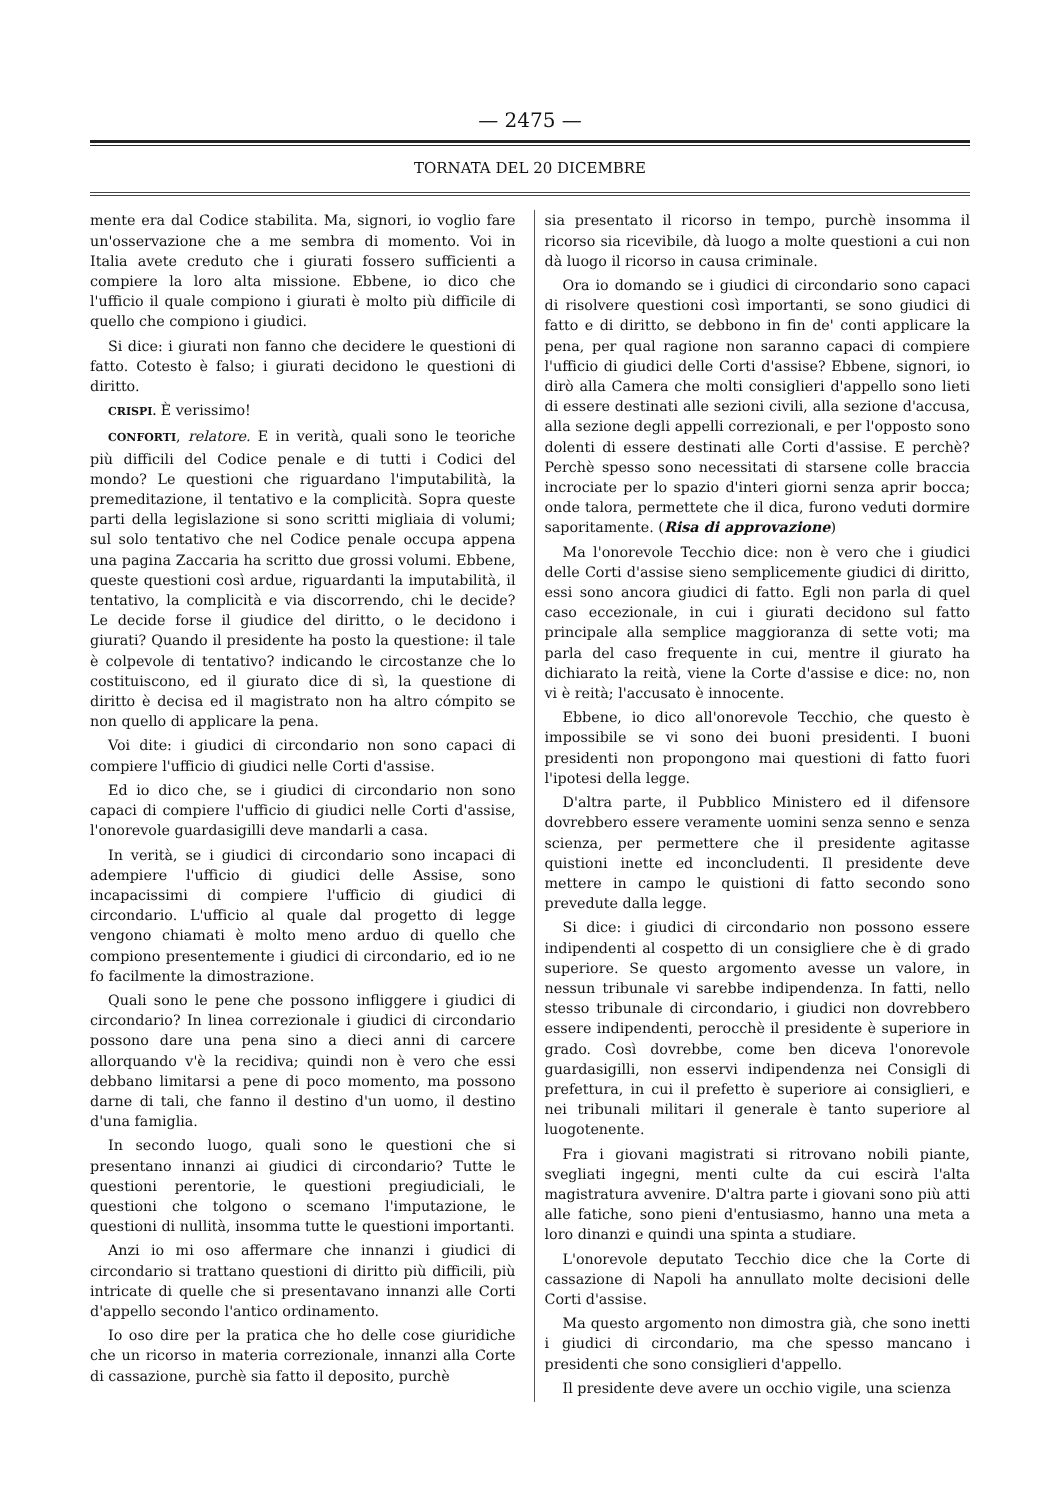— 2475 —
TORNATA DEL 20 DICEMBRE
mente era dal Codice stabilita. Ma, signori, io voglio fare un'osservazione che a me sembra di momento. Voi in Italia avete creduto che i giurati fossero sufficienti a compiere la loro alta missione. Ebbene, io dico che l'ufficio il quale compiono i giurati è molto più difficile di quello che compiono i giudici.
Si dice: i giurati non fanno che decidere le questioni di fatto. Cotesto è falso; i giurati decidono le questioni di diritto.
CRISPI. È verissimo!
CONFORTI, relatore. E in verità, quali sono le teoriche più difficili del Codice penale e di tutti i Codici del mondo? Le questioni che riguardano l'imputabilità, la premeditazione, il tentativo e la complicità. Sopra queste parti della legislazione si sono scritti migliaia di volumi; sul solo tentativo che nel Codice penale occupa appena una pagina Zaccaria ha scritto due grossi volumi. Ebbene, queste questioni così ardue, riguardanti la imputabilità, il tentativo, la complicità e via discorrendo, chi le decide? Le decide forse il giudice del diritto, o le decidono i giurati? Quando il presidente ha posto la questione: il tale è colpevole di tentativo? indicando le circostanze che lo costituiscono, ed il giurato dice di sì, la questione di diritto è decisa ed il magistrato non ha altro cómpito se non quello di applicare la pena.
Voi dite: i giudici di circondario non sono capaci di compiere l'ufficio di giudici nelle Corti d'assise.
Ed io dico che, se i giudici di circondario non sono capaci di compiere l'ufficio di giudici nelle Corti d'assise, l'onorevole guardasigilli deve mandarli a casa.
In verità, se i giudici di circondario sono incapaci di adempiere l'ufficio di giudici delle Assise, sono incapacissimi di compiere l'ufficio di giudici di circondario. L'ufficio al quale dal progetto di legge vengono chiamati è molto meno arduo di quello che compiono presentemente i giudici di circondario, ed io ne fo facilmente la dimostrazione.
Quali sono le pene che possono infliggere i giudici di circondario? In linea correzionale i giudici di circondario possono dare una pena sino a dieci anni di carcere allorquando v'è la recidiva; quindi non è vero che essi debbano limitarsi a pene di poco momento, ma possono darne di tali, che fanno il destino d'un uomo, il destino d'una famiglia.
In secondo luogo, quali sono le questioni che si presentano innanzi ai giudici di circondario? Tutte le questioni perentorie, le questioni pregiudiciali, le questioni che tolgono o scemano l'imputazione, le questioni di nullità, insomma tutte le questioni importanti.
Anzi io mi oso affermare che innanzi i giudici di circondario si trattano questioni di diritto più difficili, più intricate di quelle che si presentavano innanzi alle Corti d'appello secondo l'antico ordinamento.
Io oso dire per la pratica che ho delle cose giuridiche che un ricorso in materia correzionale, innanzi alla Corte di cassazione, purchè sia fatto il deposito, purchè
sia presentato il ricorso in tempo, purchè insomma il ricorso sia ricevibile, dà luogo a molte questioni a cui non dà luogo il ricorso in causa criminale.
Ora io domando se i giudici di circondario sono capaci di risolvere questioni così importanti, se sono giudici di fatto e di diritto, se debbono in fin de' conti applicare la pena, per qual ragione non saranno capaci di compiere l'ufficio di giudici delle Corti d'assise? Ebbene, signori, io dirò alla Camera che molti consiglieri d'appello sono lieti di essere destinati alle sezioni civili, alla sezione d'accusa, alla sezione degli appelli correzionali, e per l'opposto sono dolenti di essere destinati alle Corti d'assise. E perchè? Perchè spesso sono necessitati di starsene colle braccia incrociate per lo spazio d'interi giorni senza aprir bocca; onde talora, permettete che il dica, furono veduti dormire saporitamente. (Risa di approvazione)
Ma l'onorevole Tecchio dice: non è vero che i giudici delle Corti d'assise sieno semplicemente giudici di diritto, essi sono ancora giudici di fatto. Egli non parla di quel caso eccezionale, in cui i giurati decidono sul fatto principale alla semplice maggioranza di sette voti; ma parla del caso frequente in cui, mentre il giurato ha dichiarato la reità, viene la Corte d'assise e dice: no, non vi è reità; l'accusato è innocente.
Ebbene, io dico all'onorevole Tecchio, che questo è impossibile se vi sono dei buoni presidenti. I buoni presidenti non propongono mai questioni di fatto fuori l'ipotesi della legge.
D'altra parte, il Pubblico Ministero ed il difensore dovrebbero essere veramente uomini senza senno e senza scienza, per permettere che il presidente agitasse quistioni inette ed inconcludenti. Il presidente deve mettere in campo le quistioni di fatto secondo sono prevedute dalla legge.
Si dice: i giudici di circondario non possono essere indipendenti al cospetto di un consigliere che è di grado superiore. Se questo argomento avesse un valore, in nessun tribunale vi sarebbe indipendenza. In fatti, nello stesso tribunale di circondario, i giudici non dovrebbero essere indipendenti, perocchè il presidente è superiore in grado. Così dovrebbe, come ben diceva l'onorevole guardasigilli, non esservi indipendenza nei Consigli di prefettura, in cui il prefetto è superiore ai consiglieri, e nei tribunali militari il generale è tanto superiore al luogotenente.
Fra i giovani magistrati si ritrovano nobili piante, svegliati ingegni, menti culte da cui escirà l'alta magistratura avvenire. D'altra parte i giovani sono più atti alle fatiche, sono pieni d'entusiasmo, hanno una meta a loro dinanzi e quindi una spinta a studiare.
L'onorevole deputato Tecchio dice che la Corte di cassazione di Napoli ha annullato molte decisioni delle Corti d'assise.
Ma questo argomento non dimostra già, che sono inetti i giudici di circondario, ma che spesso mancano i presidenti che sono consiglieri d'appello.
Il presidente deve avere un occhio vigile, una scienza